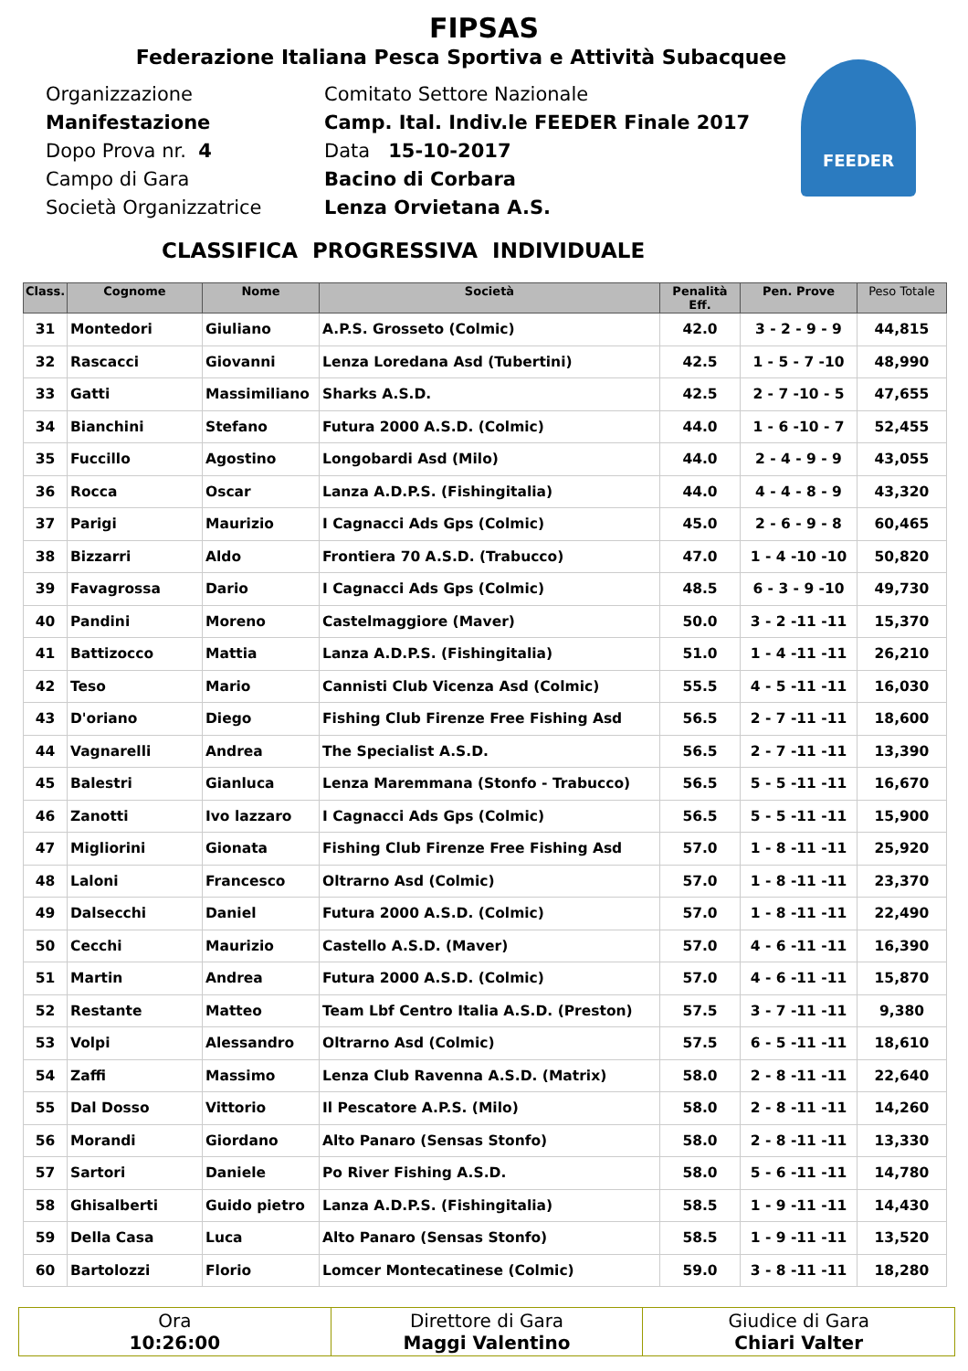FEEDER
FIPSAS
Federazione Italiana Pesca Sportiva e Attività Subacquee
Organizzazione Comitato Settore Nazionale
Manifestazione Camp. Ital. Indiv.le FEEDER Finale 2017
Dopo Prova nr. 4 Data 15-10-2017
Campo di Gara Bacino di Corbara
Società Organizzatrice Lenza Orvietana A.S.
CLASSIFICA PROGRESSIVA INDIVIDUALE
| Class. | Cognome | Nome | Società | Penalità Eff. | Pen. Prove | Peso Totale |
| --- | --- | --- | --- | --- | --- | --- |
| 31 | Montedori | Giuliano | A.P.S. Grosseto (Colmic) | 42.0 | 3 - 2 - 9 - 9 | 44,815 |
| 32 | Rascacci | Giovanni | Lenza Loredana Asd (Tubertini) | 42.5 | 1 - 5 - 7 -10 | 48,990 |
| 33 | Gatti | Massimiliano | Sharks A.S.D. | 42.5 | 2 - 7 -10 - 5 | 47,655 |
| 34 | Bianchini | Stefano | Futura 2000 A.S.D. (Colmic) | 44.0 | 1 - 6 -10 - 7 | 52,455 |
| 35 | Fuccillo | Agostino | Longobardi Asd (Milo) | 44.0 | 2 - 4 - 9 - 9 | 43,055 |
| 36 | Rocca | Oscar | Lanza A.D.P.S. (Fishingitalia) | 44.0 | 4 - 4 - 8 - 9 | 43,320 |
| 37 | Parigi | Maurizio | I Cagnacci Ads Gps (Colmic) | 45.0 | 2 - 6 - 9 - 8 | 60,465 |
| 38 | Bizzarri | Aldo | Frontiera 70 A.S.D. (Trabucco) | 47.0 | 1 - 4 -10 -10 | 50,820 |
| 39 | Favagrossa | Dario | I Cagnacci Ads Gps (Colmic) | 48.5 | 6 - 3 - 9 -10 | 49,730 |
| 40 | Pandini | Moreno | Castelmaggiore (Maver) | 50.0 | 3 - 2 -11 -11 | 15,370 |
| 41 | Battizocco | Mattia | Lanza A.D.P.S. (Fishingitalia) | 51.0 | 1 - 4 -11 -11 | 26,210 |
| 42 | Teso | Mario | Cannisti Club Vicenza Asd (Colmic) | 55.5 | 4 - 5 -11 -11 | 16,030 |
| 43 | D'oriano | Diego | Fishing Club Firenze Free Fishing Asd | 56.5 | 2 - 7 -11 -11 | 18,600 |
| 44 | Vagnarelli | Andrea | The Specialist A.S.D. | 56.5 | 2 - 7 -11 -11 | 13,390 |
| 45 | Balestri | Gianluca | Lenza Maremmana (Stonfo - Trabucco) | 56.5 | 5 - 5 -11 -11 | 16,670 |
| 46 | Zanotti | Ivo lazzaro | I Cagnacci Ads Gps (Colmic) | 56.5 | 5 - 5 -11 -11 | 15,900 |
| 47 | Migliorini | Gionata | Fishing Club Firenze Free Fishing Asd | 57.0 | 1 - 8 -11 -11 | 25,920 |
| 48 | Laloni | Francesco | Oltrarno Asd (Colmic) | 57.0 | 1 - 8 -11 -11 | 23,370 |
| 49 | Dalsecchi | Daniel | Futura 2000 A.S.D. (Colmic) | 57.0 | 1 - 8 -11 -11 | 22,490 |
| 50 | Cecchi | Maurizio | Castello A.S.D. (Maver) | 57.0 | 4 - 6 -11 -11 | 16,390 |
| 51 | Martin | Andrea | Futura 2000 A.S.D. (Colmic) | 57.0 | 4 - 6 -11 -11 | 15,870 |
| 52 | Restante | Matteo | Team Lbf Centro Italia A.S.D. (Preston) | 57.5 | 3 - 7 -11 -11 | 9,380 |
| 53 | Volpi | Alessandro | Oltrarno Asd (Colmic) | 57.5 | 6 - 5 -11 -11 | 18,610 |
| 54 | Zaffi | Massimo | Lenza Club Ravenna A.S.D. (Matrix) | 58.0 | 2 - 8 -11 -11 | 22,640 |
| 55 | Dal Dosso | Vittorio | Il Pescatore A.P.S. (Milo) | 58.0 | 2 - 8 -11 -11 | 14,260 |
| 56 | Morandi | Giordano | Alto Panaro (Sensas Stonfo) | 58.0 | 2 - 8 -11 -11 | 13,330 |
| 57 | Sartori | Daniele | Po River Fishing A.S.D. | 58.0 | 5 - 6 -11 -11 | 14,780 |
| 58 | Ghisalberti | Guido pietro | Lanza A.D.P.S. (Fishingitalia) | 58.5 | 1 - 9 -11 -11 | 14,430 |
| 59 | Della Casa | Luca | Alto Panaro (Sensas Stonfo) | 58.5 | 1 - 9 -11 -11 | 13,520 |
| 60 | Bartolozzi | Florio | Lomcer Montecatinese (Colmic) | 59.0 | 3 - 8 -11 -11 | 18,280 |
Ora
10:26:00
Direttore di Gara
Maggi Valentino
Giudice di Gara
Chiari Valter